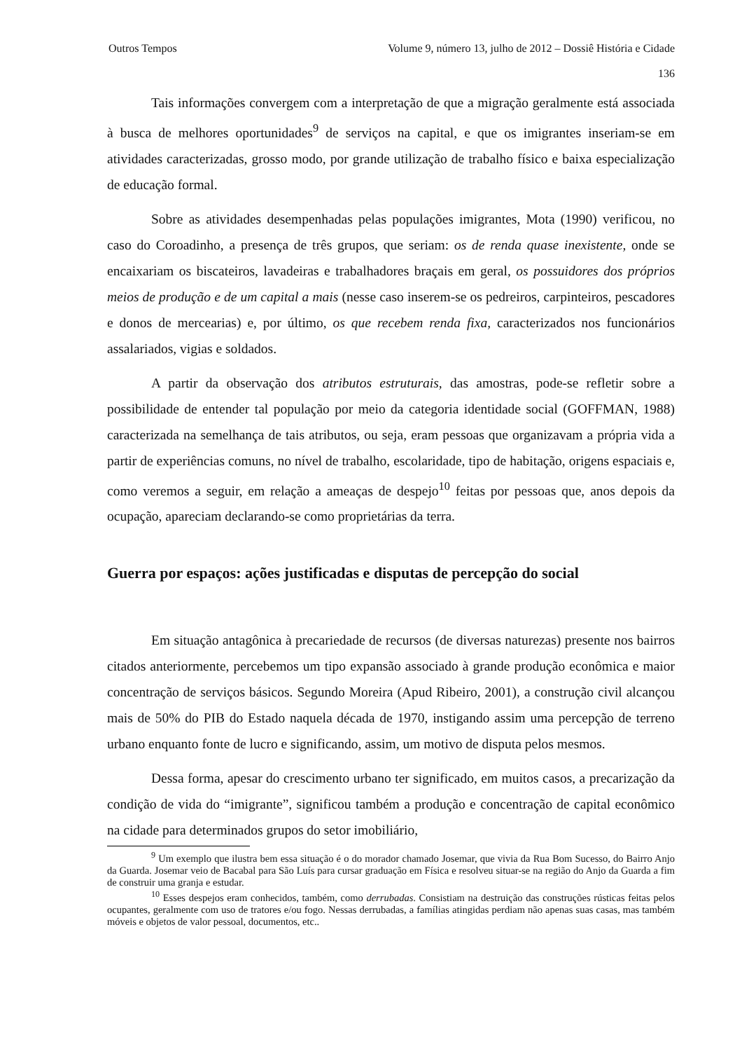Outros Tempos Volume 9, número 13, julho de 2012 – Dossiê História e Cidade
136
Tais informações convergem com a interpretação de que a migração geralmente está associada à busca de melhores oportunidades<sup>9</sup> de serviços na capital, e que os imigrantes inseriam-se em atividades caracterizadas, grosso modo, por grande utilização de trabalho físico e baixa especialização de educação formal.
Sobre as atividades desempenhadas pelas populações imigrantes, Mota (1990) verificou, no caso do Coroadinho, a presença de três grupos, que seriam: os de renda quase inexistente, onde se encaixariam os biscateiros, lavadeiras e trabalhadores braçais em geral, os possuidores dos próprios meios de produção e de um capital a mais (nesse caso inserem-se os pedreiros, carpinteiros, pescadores e donos de mercearias) e, por último, os que recebem renda fixa, caracterizados nos funcionários assalariados, vigias e soldados.
A partir da observação dos atributos estruturais, das amostras, pode-se refletir sobre a possibilidade de entender tal população por meio da categoria identidade social (GOFFMAN, 1988) caracterizada na semelhança de tais atributos, ou seja, eram pessoas que organizavam a própria vida a partir de experiências comuns, no nível de trabalho, escolaridade, tipo de habitação, origens espaciais e, como veremos a seguir, em relação a ameaças de despejo<sup>10</sup> feitas por pessoas que, anos depois da ocupação, apareciam declarando-se como proprietárias da terra.
Guerra por espaços: ações justificadas e disputas de percepção do social
Em situação antagônica à precariedade de recursos (de diversas naturezas) presente nos bairros citados anteriormente, percebemos um tipo expansão associado à grande produção econômica e maior concentração de serviços básicos. Segundo Moreira (Apud Ribeiro, 2001), a construção civil alcançou mais de 50% do PIB do Estado naquela década de 1970, instigando assim uma percepção de terreno urbano enquanto fonte de lucro e significando, assim, um motivo de disputa pelos mesmos.
Dessa forma, apesar do crescimento urbano ter significado, em muitos casos, a precarização da condição de vida do “imigrante”, significou também a produção e concentração de capital econômico na cidade para determinados grupos do setor imobiliário,
<sup>9</sup> Um exemplo que ilustra bem essa situação é o do morador chamado Josemar, que vivia da Rua Bom Sucesso, do Bairro Anjo da Guarda. Josemar veio de Bacabal para São Luís para cursar graduação em Física e resolveu situar-se na região do Anjo da Guarda a fim de construir uma granja e estudar.
<sup>10</sup> Esses despejos eram conhecidos, também, como derrubadas. Consistiam na destruição das construções rústicas feitas pelos ocupantes, geralmente com uso de tratores e/ou fogo. Nessas derrubadas, a famílias atingidas perdiam não apenas suas casas, mas também móveis e objetos de valor pessoal, documentos, etc..